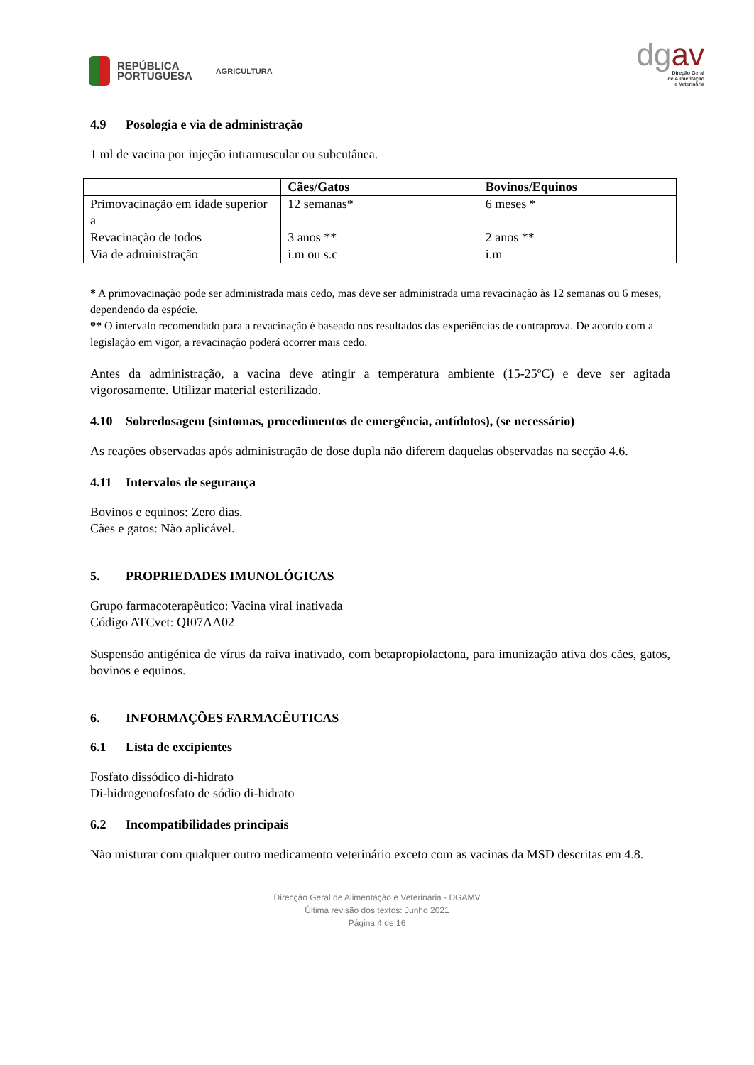REPÚBLICA
PORTUGUESA AGRICULTURA
dgav
Direção Geral
de Alimentação
e Veterinária
4.9 Posologia e via de administração
1 ml de vacina por injeção intramuscular ou subcutânea.
| | Cães/Gatos | Bovinos/Equinos |
| --- | --- | --- |
| Primovacinação em idade superior a | 12 semanas* | 6 meses * |
| Revacinação de todos | 3 anos ** | 2 anos ** |
| Via de administração | i.m ou s.c | i.m |
* A primovacinação pode ser administrada mais cedo, mas deve ser administrada uma revacinação às 12 semanas ou 6 meses, dependendo da espécie.
** O intervalo recomendado para a revacinação é baseado nos resultados das experiências de contraprova. De acordo com a legislação em vigor, a revacinação poderá ocorrer mais cedo.
Antes da administração, a vacina deve atingir a temperatura ambiente (15-25ºC) e deve ser agitada vigorosamente. Utilizar material esterilizado.
4.10 Sobredosagem (sintomas, procedimentos de emergência, antídotos), (se necessário)
As reações observadas após administração de dose dupla não diferem daquelas observadas na secção 4.6.
4.11 Intervalos de segurança
Bovinos e equinos: Zero dias.
Cães e gatos: Não aplicável.
5. PROPRIEDADES IMUNOLÓGICAS
Grupo farmacoterapêutico: Vacina viral inativada
Código ATCvet: QI07AA02
Suspensão antigénica de vírus da raiva inativado, com betapropiolactona, para imunização ativa dos cães, gatos, bovinos e equinos.
6. INFORMAÇÕES FARMACÊUTICAS
6.1 Lista de excipientes
Fosfato dissódico di-hidrato
Di-hidrogenofosfato de sódio di-hidrato
6.2 Incompatibilidades principais
Não misturar com qualquer outro medicamento veterinário exceto com as vacinas da MSD descritas em 4.8.
Direcção Geral de Alimentação e Veterinária - DGAMV
Última revisão dos textos: Junho 2021
Página 4 de 16